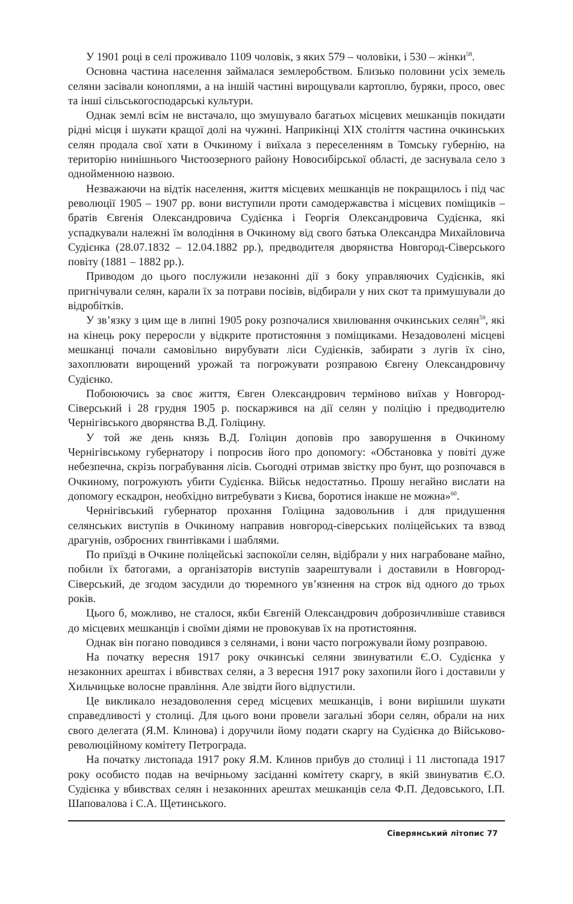У 1901 році в селі проживало 1109 чоловік, з яких 579 – чоловіки, і 530 – жінки<sup>58</sup>.
Основна частина населення займалася землеробством. Близько половини усіх земель селяни засівали коноплями, а на іншій частині вирощували картоплю, буряки, просо, овес та інші сільськогосподарські культури.
Однак землі всім не вистачало, що змушувало багатьох місцевих мешканців покидати рідні місця і шукати кращої долі на чужині. Наприкінці XIX століття частина очкинських селян продала свої хати в Очкиному і виїхала з переселенням в Томську губернію, на територію нинішнього Чистоозерного району Новосибірської області, де заснувала село з однойменною назвою.
Незважаючи на відтік населення, життя місцевих мешканців не покращилось і під час революції 1905 – 1907 рр. вони виступили проти самодержавства і місцевих поміщиків – братів Євгенія Олександровича Судієнка і Георгія Олександровича Судієнка, які успадкували належні їм володіння в Очкиному від свого батька Олександра Михайловича Судієнка (28.07.1832 – 12.04.1882 рр.), предводителя дворянства Новгород-Сіверського повіту (1881 – 1882 рр.).
Приводом до цього послужили незаконні дії з боку управляючих Судієнків, які пригнічували селян, карали їх за потрави посівів, відбирали у них скот та примушували до відробітків.
У зв’язку з цим ще в липні 1905 року розпочалися хвилювання очкинських селян<sup>59</sup>, які на кінець року переросли у відкрите протистояння з поміщиками. Незадоволені місцеві мешканці почали самовільно вирубувати ліси Судієнків, забирати з лугів їх сіно, захоплювати вирощений урожай та погрожувати розправою Євгену Олександровичу Судієнко.
Побоюючись за своє життя, Євген Олександрович терміново виїхав у Новгород-Сіверський і 28 грудня 1905 р. поскаржився на дії селян у поліцію і предводителю Чернігівського дворянства В.Д. Голіцину.
У той же день князь В.Д. Голіцин доповів про заворушення в Очкиному Чернігівському губернатору і попросив його про допомогу: «Обстановка у повіті дуже небезпечна, скрізь пограбування лісів. Сьогодні отримав звістку про бунт, що розпочався в Очкиному, погрожують убити Судієнка. Військ недостатньо. Прошу негайно вислати на допомогу ескадрон, необхідно витребувати з Києва, боротися інакше не можна»<sup>60</sup>.
Чернігівський губернатор прохання Голіцина задовольнив і для придушення селянських виступів в Очкиному направив новгород-сіверських поліцейських та взвод драгунів, озброєних гвинтівками і шаблями.
По приїзді в Очкине поліцейські заспокоїли селян, відібрали у них награбоване майно, побили їх батогами, а організаторів виступів заарештували і доставили в Новгород-Сіверський, де згодом засудили до тюремного ув’язнення на строк від одного до трьох років.
Цього б, можливо, не сталося, якби Євгеній Олександрович доброзичливіше ставився до місцевих мешканців і своїми діями не провокував їх на протистояння.
Однак він погано поводився з селянами, і вони часто погрожували йому розправою.
На початку вересня 1917 року очкинські селяни звинуватили Є.О. Судієнка у незаконних арештах і вбивствах селян, а 3 вересня 1917 року захопили його і доставили у Хильчицьке волосне правління. Але звідти його відпустили.
Це викликало незадоволення серед місцевих мешканців, і вони вирішили шукати справедливості у столиці. Для цього вони провели загальні збори селян, обрали на них свого делегата (Я.М. Клинова) і доручили йому подати скаргу на Судієнка до Військово-революційному комітету Петрограда.
На початку листопада 1917 року Я.М. Клинов прибув до столиці і 11 листопада 1917 року особисто подав на вечірньому засіданні комітету скаргу, в якій звинуватив Є.О. Судієнка у вбивствах селян і незаконних арештах мешканців села Ф.П. Дедовського, І.П. Шаповалова і С.А. Щетинського.
Сіверянський літопис 77